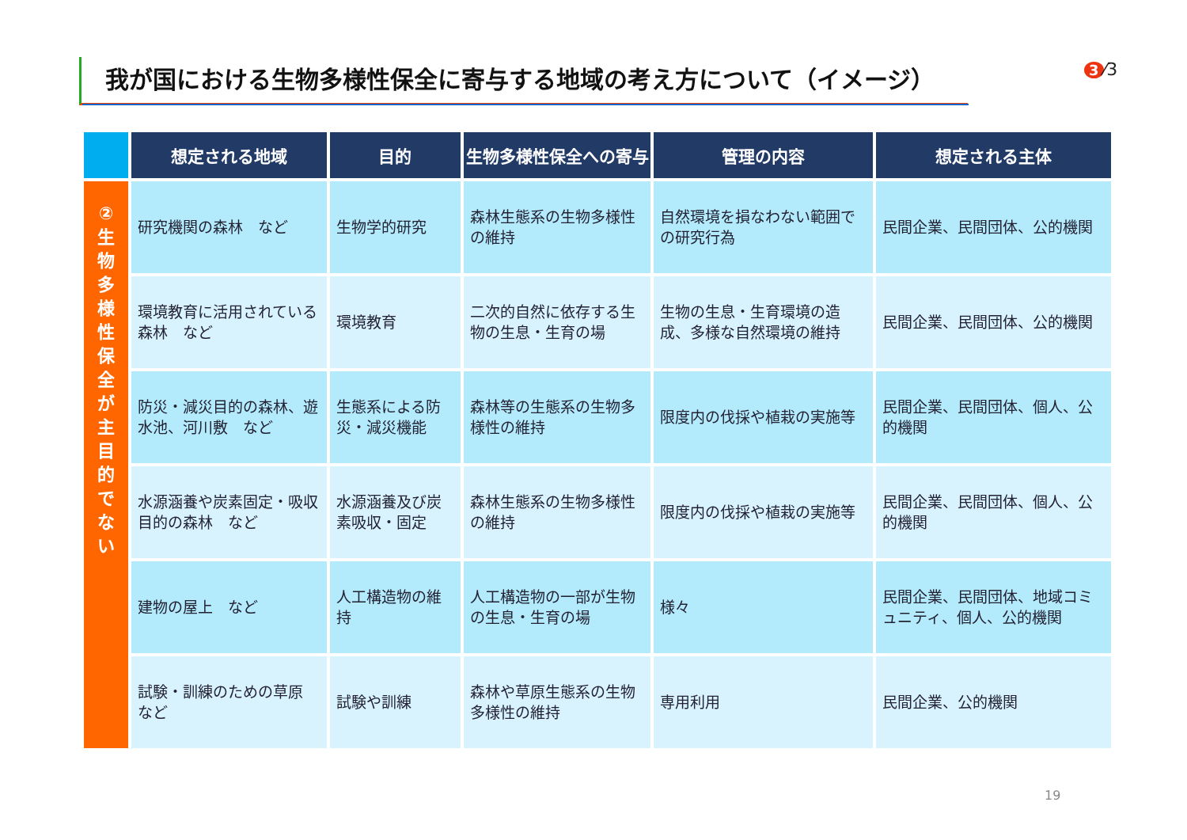我が国における生物多様性保全に寄与する地域の考え方について（イメージ） 3 ⁄3
| | 想定される地域 | 目的 | 生物多様性保全への寄与 | 管理の内容 | 想定される主体 |
| --- | --- | --- | --- | --- | --- |
| ② 生 物 多 様 性 保 全 が 主 目 的 で な い | 研究機関の森林 など | 生物学的研究 | 森林生態系の生物多様性の維持 | 自然環境を損なわない範囲での研究行為 | 民間企業、民間団体、公的機関 |
| | 環境教育に活用されている森林 など | 環境教育 | 二次的自然に依存する生物の生息・生育の場 | 生物の生息・生育環境の造成、多様な自然環境の維持 | 民間企業、民間団体、公的機関 |
| | 防災・減災目的の森林、遊水池、河川敷 など | 生態系による防災・減災機能 | 森林等の生態系の生物多様性の維持 | 限度内の伐採や植栽の実施等 | 民間企業、民間団体、個人、公的機関 |
| | 水源涵養や炭素固定・吸収目的の森林 など | 水源涵養及び炭素吸収・固定 | 森林生態系の生物多様性の維持 | 限度内の伐採や植栽の実施等 | 民間企業、民間団体、個人、公的機関 |
| | 建物の屋上 など | 人工構造物の維持 | 人工構造物の一部が生物の生息・生育の場 | 様々 | 民間企業、民間団体、地域コミュニティ、個人、公的機関 |
| | 試験・訓練のための草原 など | 試験や訓練 | 森林や草原生態系の生物多様性の維持 | 専用利用 | 民間企業、公的機関 |
19